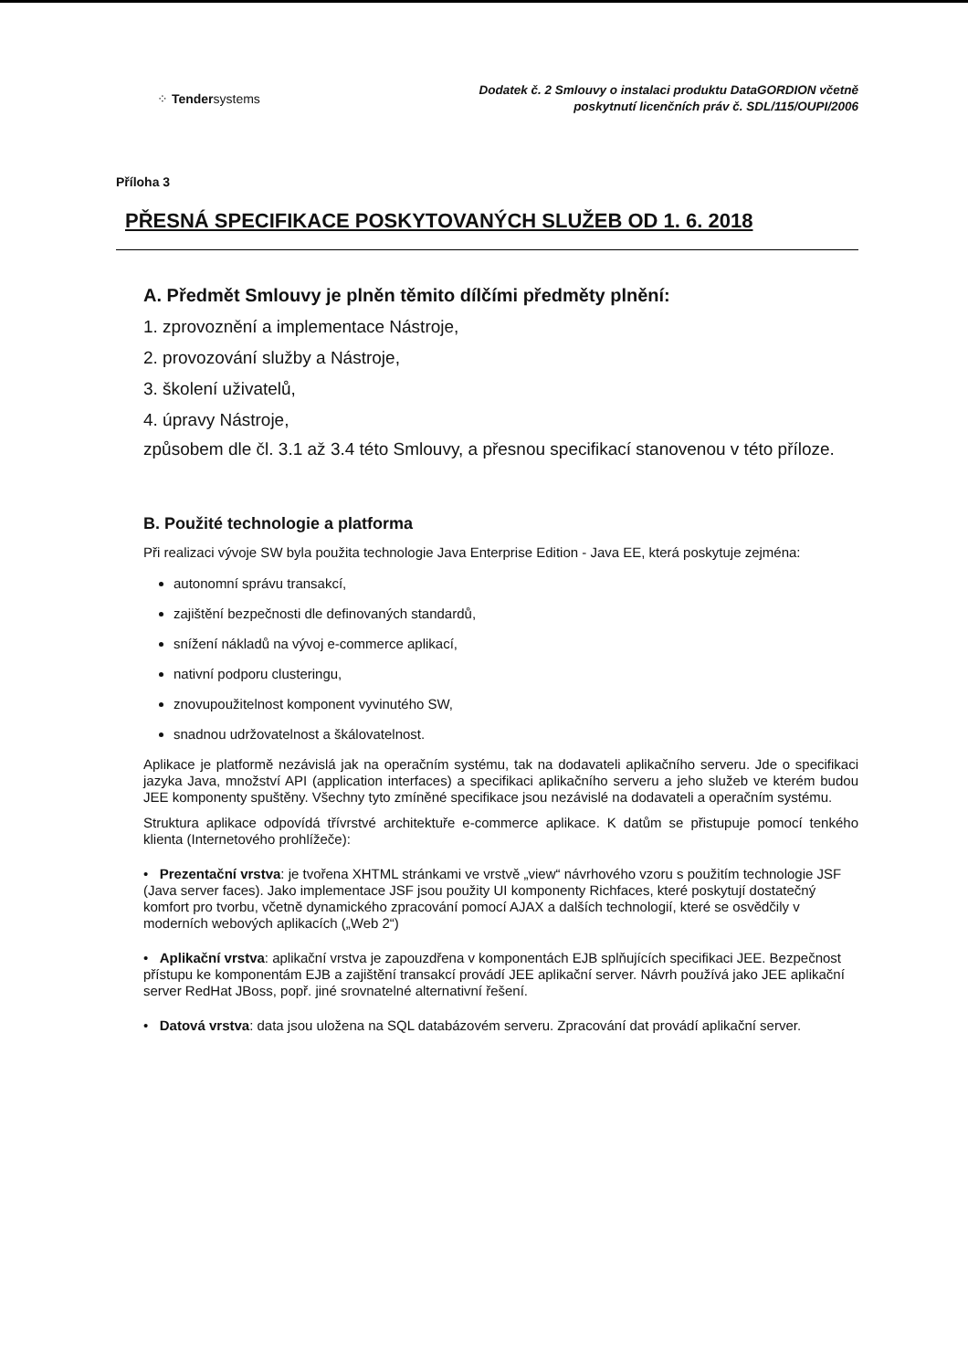⁘ Tendersystems
Dodatek č. 2 Smlouvy o instalaci produktu DataGORDION včetně
poskytnutí licenčních práv č. SDL/115/OUPI/2006
Příloha 3
PŘESNÁ SPECIFIKACE POSKYTOVANÝCH SLUŽEB OD 1. 6. 2018
A. Předmět Smlouvy je plněn těmito dílčími předměty plnění:
1. zprovoznění a implementace Nástroje,
2. provozování služby a Nástroje,
3. školení uživatelů,
4. úpravy Nástroje,
způsobem dle čl. 3.1 až 3.4 této Smlouvy, a přesnou specifikací stanovenou v této příloze.
B. Použité technologie a platforma
Při realizaci vývoje SW byla použita technologie Java Enterprise Edition - Java EE, která poskytuje zejména:
autonomní správu transakcí,
zajištění bezpečnosti dle definovaných standardů,
snížení nákladů na vývoj e-commerce aplikací,
nativní podporu clusteringu,
znovupoužitelnost komponent vyvinutého SW,
snadnou udržovatelnost a škálovatelnost.
Aplikace je platformě nezávislá jak na operačním systému, tak na dodavateli aplikačního serveru. Jde o specifikaci jazyka Java, množství API (application interfaces) a specifikaci aplikačního serveru a jeho služeb ve kterém budou JEE komponenty spuštěny. Všechny tyto zmíněné specifikace jsou nezávislé na dodavateli a operačním systému.
Struktura aplikace odpovídá třívrstvé architektuře e-commerce aplikace. K datům se přistupuje pomocí tenkého klienta (Internetového prohlížeče):
• Prezentační vrstva: je tvořena XHTML stránkami ve vrstvě „view“ návrhového vzoru s použitím technologie JSF (Java server faces). Jako implementace JSF jsou použity UI komponenty Richfaces, které poskytují dostatečný komfort pro tvorbu, včetně dynamického zpracování pomocí AJAX a dalších technologií, které se osvědčily v moderních webových aplikacích („Web 2“)
• Aplikační vrstva: aplikační vrstva je zapouzdřena v komponentách EJB splňujících specifikaci JEE. Bezpečnost přístupu ke komponentám EJB a zajištění transakcí provádí JEE aplikační server. Návrh používá jako JEE aplikační server RedHat JBoss, popř. jiné srovnatelné alternativní řešení.
• Datová vrstva: data jsou uložena na SQL databázovém serveru. Zpracování dat provádí aplikační server.